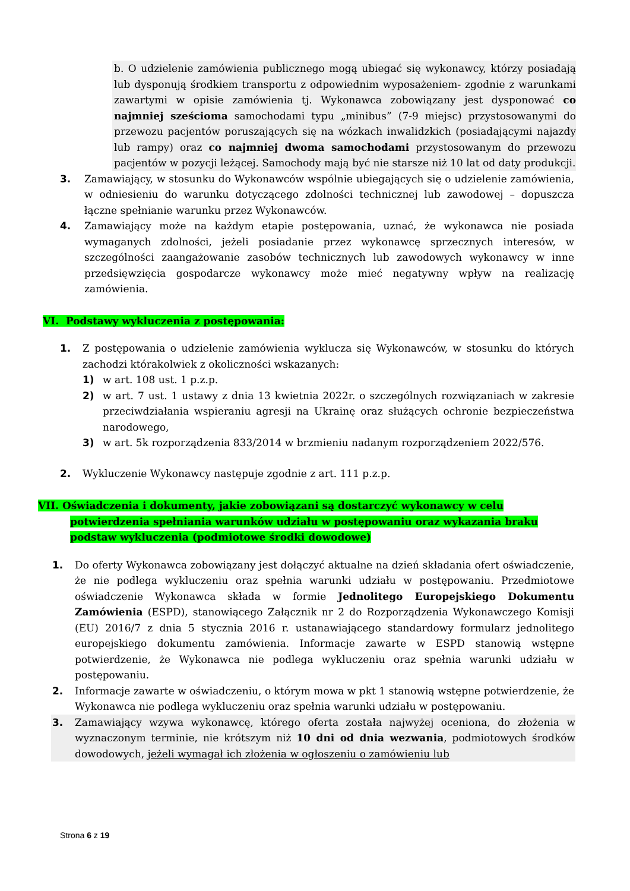b. O udzielenie zamówienia publicznego mogą ubiegać się wykonawcy, którzy posiadają lub dysponują środkiem transportu z odpowiednim wyposażeniem- zgodnie z warunkami zawartymi w opisie zamówienia tj. Wykonawca zobowiązany jest dysponować co najmniej sześcioma samochodami typu „minibus” (7-9 miejsc) przystosowanymi do przewozu pacjentów poruszających się na wózkach inwalidzkich (posiadającymi najazdy lub rampy) oraz co najmniej dwoma samochodami przystosowanym do przewozu pacjentów w pozycji leżącej. Samochody mają być nie starsze niż 10 lat od daty produkcji.
3. Zamawiający, w stosunku do Wykonawców wspólnie ubiegających się o udzielenie zamówienia, w odniesieniu do warunku dotyczącego zdolności technicznej lub zawodowej – dopuszcza łączne spełnianie warunku przez Wykonawców.
4. Zamawiający może na każdym etapie postępowania, uznać, że wykonawca nie posiada wymaganych zdolności, jeżeli posiadanie przez wykonawcę sprzecznych interesów, w szczególności zaangażowanie zasobów technicznych lub zawodowych wykonawcy w inne przedsięwzięcia gospodarcze wykonawcy może mieć negatywny wpływ na realizację zamówienia.
VI. Podstawy wykluczenia z postępowania:
1. Z postępowania o udzielenie zamówienia wyklucza się Wykonawców, w stosunku do których zachodzi którakolwiek z okoliczności wskazanych:
1) w art. 108 ust. 1 p.z.p.
2) w art. 7 ust. 1 ustawy z dnia 13 kwietnia 2022r. o szczególnych rozwiązaniach w zakresie przeciwdziałania wspieraniu agresji na Ukrainę oraz służących ochronie bezpieczeństwa narodowego,
3) w art. 5k rozporządzenia 833/2014 w brzmieniu nadanym rozporządzeniem 2022/576.
2. Wykluczenie Wykonawcy następuje zgodnie z art. 111 p.z.p.
VII. Oświadczenia i dokumenty, jakie zobowiązani są dostarczyć wykonawcy w celu
potwierdzenia spełniania warunków udziału w postępowaniu oraz wykazania braku
podstaw wykluczenia (podmiotowe środki dowodowe)
1. Do oferty Wykonawca zobowiązany jest dołączyć aktualne na dzień składania ofert oświadczenie, że nie podlega wykluczeniu oraz spełnia warunki udziału w postępowaniu. Przedmiotowe oświadczenie Wykonawca składa w formie Jednolitego Europejskiego Dokumentu Zamówienia (ESPD), stanowiącego Załącznik nr 2 do Rozporządzenia Wykonawczego Komisji (EU) 2016/7 z dnia 5 stycznia 2016 r. ustanawiającego standardowy formularz jednolitego europejskiego dokumentu zamówienia. Informacje zawarte w ESPD stanowią wstępne potwierdzenie, że Wykonawca nie podlega wykluczeniu oraz spełnia warunki udziału w postępowaniu.
2. Informacje zawarte w oświadczeniu, o którym mowa w pkt 1 stanowią wstępne potwierdzenie, że Wykonawca nie podlega wykluczeniu oraz spełnia warunki udziału w postępowaniu.
3. Zamawiający wzywa wykonawcę, którego oferta została najwyżej oceniona, do złożenia w wyznaczonym terminie, nie krótszym niż 10 dni od dnia wezwania, podmiotowych środków dowodowych, jeżeli wymagał ich złożenia w ogłoszeniu o zamówieniu lub
Strona 6 z 19